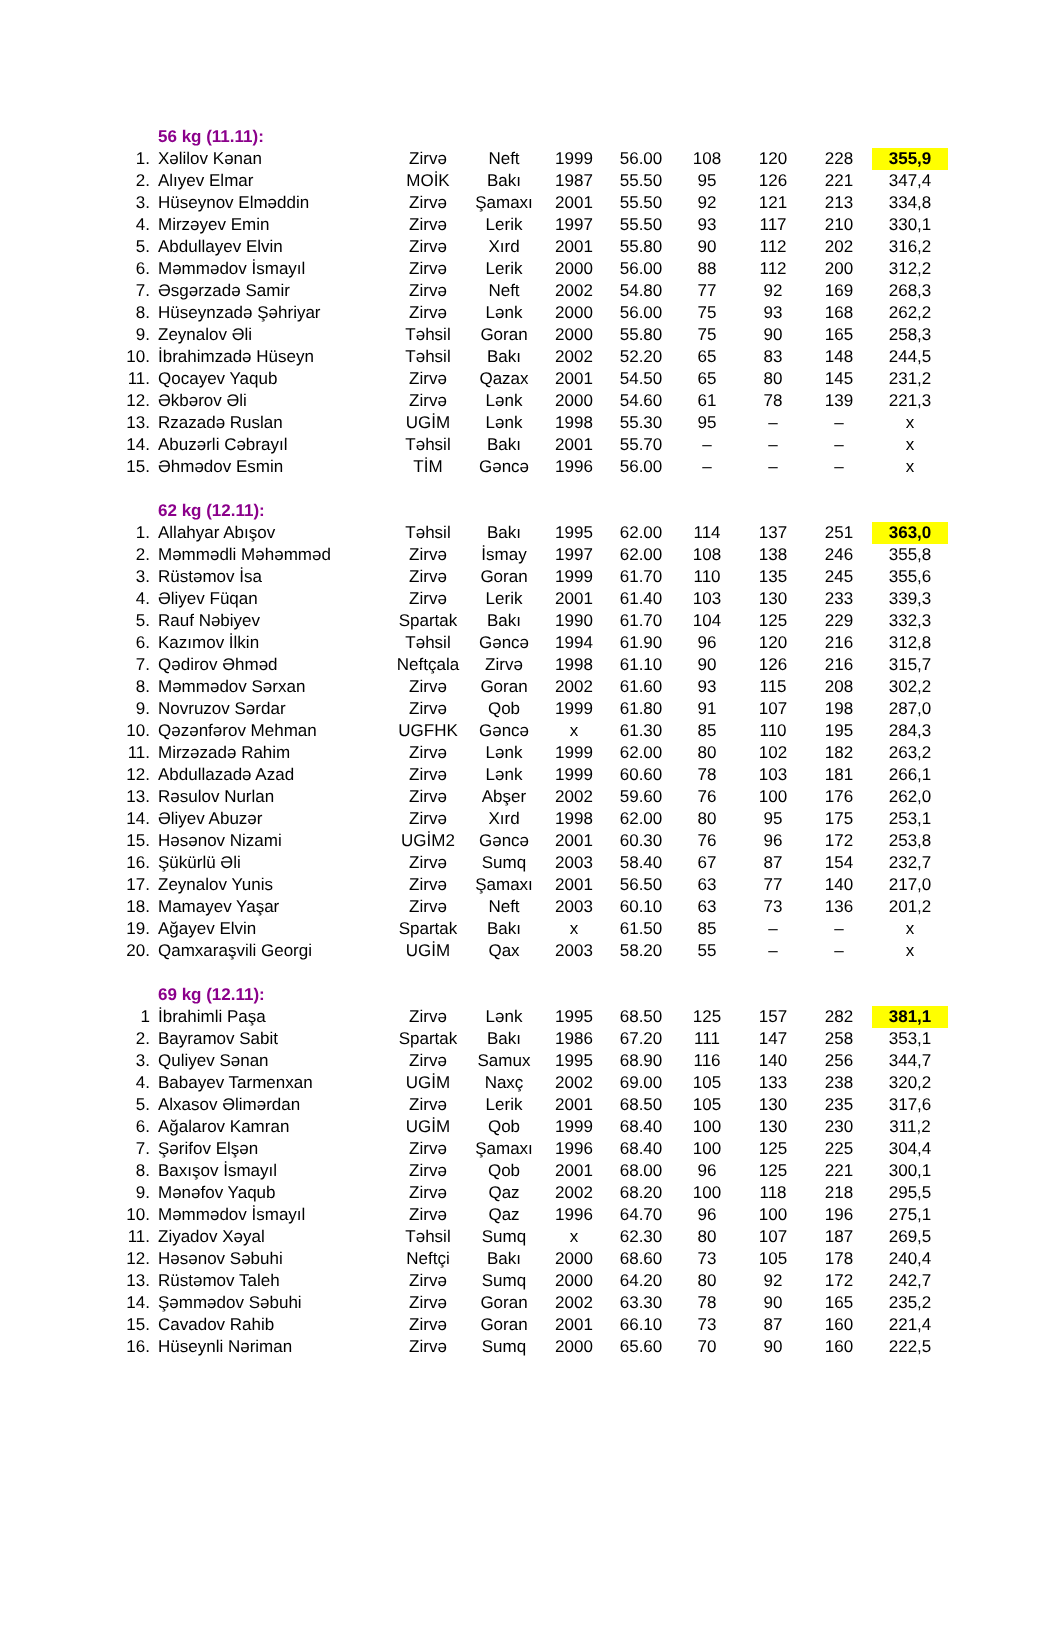| | 56 kg (11.11): | | | | | | | | |
| 1. | Xəlilov Kənan | Zirvə | Neft | 1999 | 56.00 | 108 | 120 | 228 | 355,9 |
| 2. | Alıyev Elmar | MOİK | Bakı | 1987 | 55.50 | 95 | 126 | 221 | 347,4 |
| 3. | Hüseynov Elməddin | Zirvə | Şamaxı | 2001 | 55.50 | 92 | 121 | 213 | 334,8 |
| 4. | Mirzəyev Emin | Zirvə | Lerik | 1997 | 55.50 | 93 | 117 | 210 | 330,1 |
| 5. | Abdullayev Elvin | Zirvə | Xırd | 2001 | 55.80 | 90 | 112 | 202 | 316,2 |
| 6. | Məmmədov İsmayıl | Zirvə | Lerik | 2000 | 56.00 | 88 | 112 | 200 | 312,2 |
| 7. | Əsgərzadə Samir | Zirvə | Neft | 2002 | 54.80 | 77 | 92 | 169 | 268,3 |
| 8. | Hüseynzadə Şəhriyar | Zirvə | Lənk | 2000 | 56.00 | 75 | 93 | 168 | 262,2 |
| 9. | Zeynalov Əli | Təhsil | Goran | 2000 | 55.80 | 75 | 90 | 165 | 258,3 |
| 10. | İbrahimzadə Hüseyn | Təhsil | Bakı | 2002 | 52.20 | 65 | 83 | 148 | 244,5 |
| 11. | Qocayev Yaqub | Zirvə | Qazax | 2001 | 54.50 | 65 | 80 | 145 | 231,2 |
| 12. | Əkbərov Əli | Zirvə | Lənk | 2000 | 54.60 | 61 | 78 | 139 | 221,3 |
| 13. | Rzazadə Ruslan | UGİM | Lənk | 1998 | 55.30 | 95 | – | – | x |
| 14. | Abuzərli Cəbrayıl | Təhsil | Bakı | 2001 | 55.70 | – | – | – | x |
| 15. | Əhmədov Esmin | TİM | Gəncə | 1996 | 56.00 | – | – | – | x |
| | 62 kg (12.11): | | | | | | | | |
| 1. | Allahyar Abışov | Təhsil | Bakı | 1995 | 62.00 | 114 | 137 | 251 | 363,0 |
| 2. | Məmmədli Məhəmməd | Zirvə | İsmay | 1997 | 62.00 | 108 | 138 | 246 | 355,8 |
| 3. | Rüstəmov İsa | Zirvə | Goran | 1999 | 61.70 | 110 | 135 | 245 | 355,6 |
| 4. | Əliyev Füqan | Zirvə | Lerik | 2001 | 61.40 | 103 | 130 | 233 | 339,3 |
| 5. | Rauf Nəbiyev | Spartak | Bakı | 1990 | 61.70 | 104 | 125 | 229 | 332,3 |
| 6. | Kazımov İlkin | Təhsil | Gəncə | 1994 | 61.90 | 96 | 120 | 216 | 312,8 |
| 7. | Qədirov Əhməd | Neftçala | Zirvə | 1998 | 61.10 | 90 | 126 | 216 | 315,7 |
| 8. | Məmmədov Sərxan | Zirvə | Goran | 2002 | 61.60 | 93 | 115 | 208 | 302,2 |
| 9. | Novruzov Sərdar | Zirvə | Qob | 1999 | 61.80 | 91 | 107 | 198 | 287,0 |
| 10. | Qəzənfərov Mehman | UGFHK | Gəncə | x | 61.30 | 85 | 110 | 195 | 284,3 |
| 11. | Mirzəzadə Rahim | Zirvə | Lənk | 1999 | 62.00 | 80 | 102 | 182 | 263,2 |
| 12. | Abdullazadə Azad | Zirvə | Lənk | 1999 | 60.60 | 78 | 103 | 181 | 266,1 |
| 13. | Rəsulov Nurlan | Zirvə | Abşer | 2002 | 59.60 | 76 | 100 | 176 | 262,0 |
| 14. | Əliyev Abuzər | Zirvə | Xırd | 1998 | 62.00 | 80 | 95 | 175 | 253,1 |
| 15. | Həsənov Nizami | UGİM2 | Gəncə | 2001 | 60.30 | 76 | 96 | 172 | 253,8 |
| 16. | Şükürlü Əli | Zirvə | Sumq | 2003 | 58.40 | 67 | 87 | 154 | 232,7 |
| 17. | Zeynalov Yunis | Zirvə | Şamaxı | 2001 | 56.50 | 63 | 77 | 140 | 217,0 |
| 18. | Mamayev Yaşar | Zirvə | Neft | 2003 | 60.10 | 63 | 73 | 136 | 201,2 |
| 19. | Ağayev Elvin | Spartak | Bakı | x | 61.50 | 85 | – | – | x |
| 20. | Qamxaraşvili Georgi | UGİM | Qax | 2003 | 58.20 | 55 | – | – | x |
| | 69 kg (12.11): | | | | | | | | |
| 1 | İbrahimli Paşa | Zirvə | Lənk | 1995 | 68.50 | 125 | 157 | 282 | 381,1 |
| 2. | Bayramov Sabit | Spartak | Bakı | 1986 | 67.20 | 111 | 147 | 258 | 353,1 |
| 3. | Quliyev Sənan | Zirvə | Samux | 1995 | 68.90 | 116 | 140 | 256 | 344,7 |
| 4. | Babayev Tarmenxan | UGİM | Naxç | 2002 | 69.00 | 105 | 133 | 238 | 320,2 |
| 5. | Alxasov Əlimərdan | Zirvə | Lerik | 2001 | 68.50 | 105 | 130 | 235 | 317,6 |
| 6. | Ağalarov Kamran | UGİM | Qob | 1999 | 68.40 | 100 | 130 | 230 | 311,2 |
| 7. | Şərifov Elşən | Zirvə | Şamaxı | 1996 | 68.40 | 100 | 125 | 225 | 304,4 |
| 8. | Baxışov İsmayıl | Zirvə | Qob | 2001 | 68.00 | 96 | 125 | 221 | 300,1 |
| 9. | Mənəfov Yaqub | Zirvə | Qaz | 2002 | 68.20 | 100 | 118 | 218 | 295,5 |
| 10. | Məmmədov İsmayıl | Zirvə | Qaz | 1996 | 64.70 | 96 | 100 | 196 | 275,1 |
| 11. | Ziyadov Xəyal | Təhsil | Sumq | x | 62.30 | 80 | 107 | 187 | 269,5 |
| 12. | Həsənov Səbuhi | Neftçi | Bakı | 2000 | 68.60 | 73 | 105 | 178 | 240,4 |
| 13. | Rüstəmov Taleh | Zirvə | Sumq | 2000 | 64.20 | 80 | 92 | 172 | 242,7 |
| 14. | Şəmmədov Səbuhi | Zirvə | Goran | 2002 | 63.30 | 78 | 90 | 165 | 235,2 |
| 15. | Cavadov Rahib | Zirvə | Goran | 2001 | 66.10 | 73 | 87 | 160 | 221,4 |
| 16. | Hüseynli Nəriman | Zirvə | Sumq | 2000 | 65.60 | 70 | 90 | 160 | 222,5 |